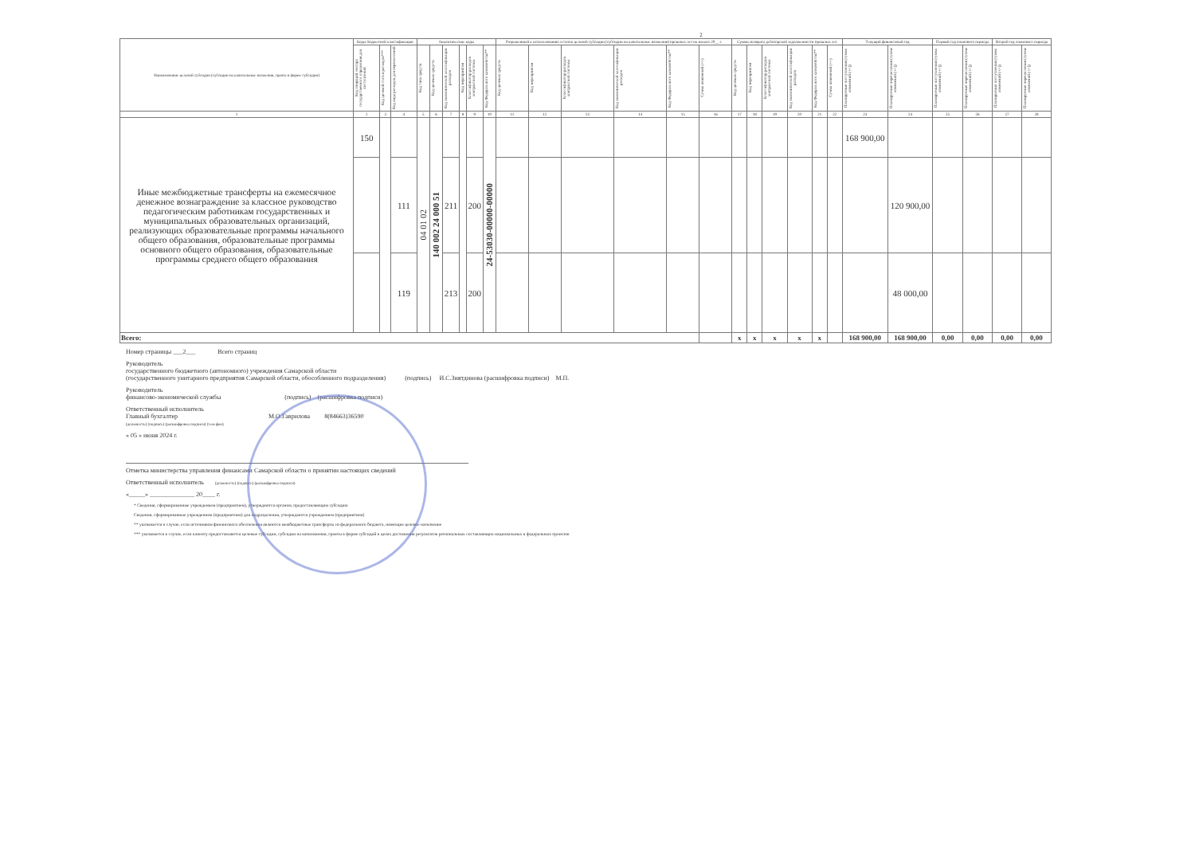2
| Наименование целевой субсидии (субсидии на капитальные вложения, гранта в форме субсидии) | Коды бюджетной классификации | | | Аналитические коды | | | | | | Разрешенный к использованию остаток целевой субсидии (субсидии на капитальные вложения) прошлых лет на начало 20__ г. | | | | | | Суммы возврата дебиторской задолженности прошлых лет | | | | | | Текущий финансовый год | | Первый год планового периода | | Второй год планового периода | |
| --- | --- | --- | --- | --- | --- | --- | --- | --- | --- | --- | --- | --- | --- | --- | --- | --- | --- | --- | --- | --- | --- | --- | --- | --- | --- | --- | --- |
| | Код операций сектора государственного управления для поступлений | Код целевой статьи расходов*** | Код вида расходов для перечислений | Код типа средств | Код целевых средств | Код экономической классификации расходов | Код мероприятия | Классификатор расходов контрактной системы | Код Федерального казначейства** | Код целевых средств | Код мероприятия | Классификатор расходов контрактной системы | Код экономической классификации расходов | Код Федерального казначейства** | Сумма изменений (+/-) | Код целевых средств | Код мероприятия | Классификатор расходов контрактной системы | Код экономической классификации расходов | Код Федерального казначейства** | Сумма изменений (+/-) | Планируемые поступления (сумма изменений (+/-)) | Планируемые перечисления (сумма изменений (+/-)) | Планируемые поступления (сумма изменений (+/-)) | Планируемые перечисления (сумма изменений (+/-)) | Планируемые поступления (сумма изменений (+/-)) | Планируемые перечисления (сумма изменений (+/-)) |
| 1 | 2 | 3 | 4 | 5 | 6 | 7 | 8 | 9 | 10 | 11 | 12 | 13 | 14 | 15 | 16 | 17 | 18 | 19 | 20 | 21 | 22 | 23 | 24 | 25 | 26 | 27 | 28 |
| Иные межбюджетные трансферты на ежемесячное денежное вознаграждение за классное руководство педагогическим работникам государственных и муниципальных образовательных организаций, реализующих образовательные программы начального общего образования, образовательные программы основного общего образования, образовательные программы среднего общего образования | 150 | | | 04 01 02 | 140 002 24 000 51 | | | | 24-53030-00000-00000 | | | | | | | | | | | | | 168 900,00 | | | | | |
| | | | 111 | | | 211 | | 200 | | | | | | | | | | | | | | | 120 900,00 | | | | |
| | | | 119 | | | 213 | | 200 | | | | | | | | | | | | | | | 48 000,00 | | | | |
| Всего: | | | | | | | | | | | | | | | | x | x | x | x | x | | 168 900,00 | 168 900,00 | 0,00 | 0,00 | 0,00 | 0,00 |
Номер страницы ___2___ Всего страниц
Руководитель
государственного бюджетного (автономного) учреждения Самарской области
(государственного унитарного предприятия Самарской области, обособленного подразделения) (подпись) И.С.Зиятдинова (расшифровка подписи) М.П.
Руководитель
финансово-экономической службы (подпись) (расшифровка подписи)
Ответственный исполнитель
Главный бухгалтер М.О.Гаврилова 8(84663)36590
(должность) (подпись) (расшифровка подписи) (телефон)
« 05 » июня 2024 г.
Отметка министерства управления финансами Самарской области о принятии настоящих сведений
Ответственный исполнитель (должность) (подпись) (расшифровка подписи)
«_____» ______________ 20____ г.
* Сведения, сформированные учреждением (предприятием), утверждаются органом, предоставляющим субсидию
Сведения, сформированные учреждением (предприятием) для подразделения, утверждаются учреждением (предприятием)
** указывается в случае, если источником финансового обеспечения являются межбюджетные трансферты из федерального бюджета, имеющие целевое назначение
*** указывается в случае, если клиенту предоставляются целевые субсидии, субсидии на капвложения, гранты в форме субсидий в целях достижения результатов региональных составляющих национальных и федеральных проектов